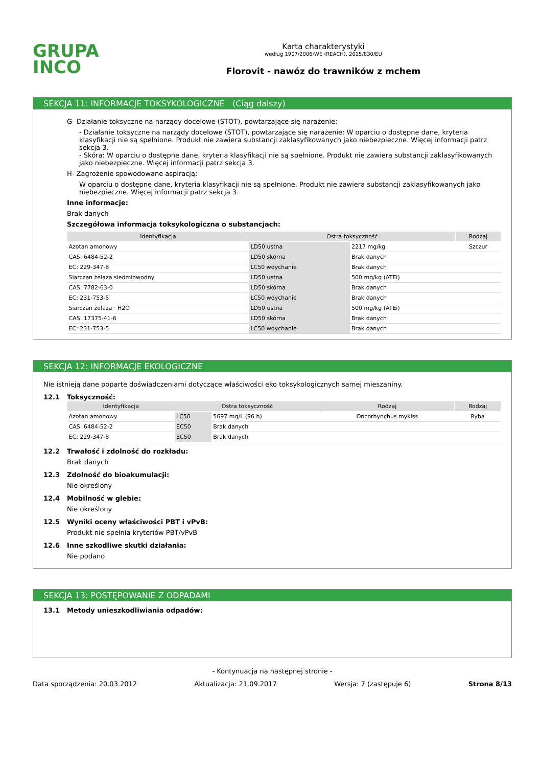GRUPA
INCO
Karta charakterystyki
według 1907/2006/WE (REACH), 2015/830/EU
Florovit - nawóz do trawników z mchem
SEKCJA 11: INFORMACJE TOKSYKOLOGICZNE (Ciąg dalszy)
G- Działanie toksyczne na narządy docelowe (STOT), powtarzające się narażenie:
- Działanie toksyczne na narządy docelowe (STOT), powtarzające się narażenie: W oparciu o dostępne dane, kryteria klasyfikacji nie są spełnione. Produkt nie zawiera substancji zaklasyfikowanych jako niebezpieczne. Więcej informacji patrz sekcja 3.
- Skóra: W oparciu o dostępne dane, kryteria klasyfikacji nie są spełnione. Produkt nie zawiera substancji zaklasyfikowanych jako niebezpieczne. Więcej informacji patrz sekcja 3.
H- Zagrożenie spowodowane aspiracją:
W oparciu o dostępne dane, kryteria klasyfikacji nie są spełnione. Produkt nie zawiera substancji zaklasyfikowanych jako niebezpieczne. Więcej informacji patrz sekcja 3.
Inne informacje:
Brak danych
Szczegółowa informacja toksykologiczna o substancjach:
| Identyfikacja | Ostra toksyczność | | Rodzaj |
| --- | --- | --- | --- |
| Azotan amonowy | LD50 ustna | 2217 mg/kg | Szczur |
| CAS: 6484-52-2 | LD50 skórna | Brak danych | |
| EC: 229-347-8 | LC50 wdychanie | Brak danych | |
| Siarczan żelaza siedmiowodny | LD50 ustna | 500 mg/kg (ATEi) | |
| CAS: 7782-63-0 | LD50 skórna | Brak danych | |
| EC: 231-753-5 | LC50 wdychanie | Brak danych | |
| Siarczan żelaza · H2O | LD50 ustna | 500 mg/kg (ATEi) | |
| CAS: 17375-41-6 | LD50 skórna | Brak danych | |
| EC: 231-753-5 | LC50 wdychanie | Brak danych | |
SEKCJA 12: INFORMACJE EKOLOGICZNE
Nie istnieją dane poparte doświadczeniami dotyczące właściwości eko toksykologicznych samej mieszaniny.
12.1 Toksyczność:
| Identyfikacja | Ostra toksyczność | | Rodzaj | Rodzaj |
| --- | --- | --- | --- | --- |
| Azotan amonowy | LC50 | 5697 mg/L (96 h) | Oncorhynchus mykiss | Ryba |
| CAS: 6484-52-2 | EC50 | Brak danych | | |
| EC: 229-347-8 | EC50 | Brak danych | | |
12.2 Trwałość i zdolność do rozkładu:
Brak danych
12.3 Zdolność do bioakumulacji:
Nie określony
12.4 Mobilność w glebie:
Nie określony
12.5 Wyniki oceny właściwości PBT i vPvB:
Produkt nie spełnia kryteriów PBT/vPvB
12.6 Inne szkodliwe skutki działania:
Nie podano
SEKCJA 13: POSTĘPOWANIE Z ODPADAMI
13.1 Metody unieszkodliwiania odpadów:
- Kontynuacja na następnej stronie -
Data sporządzenia: 20.03.2012 Aktualizacja: 21.09.2017 Wersja: 7 (zastępuje 6) Strona 8/13